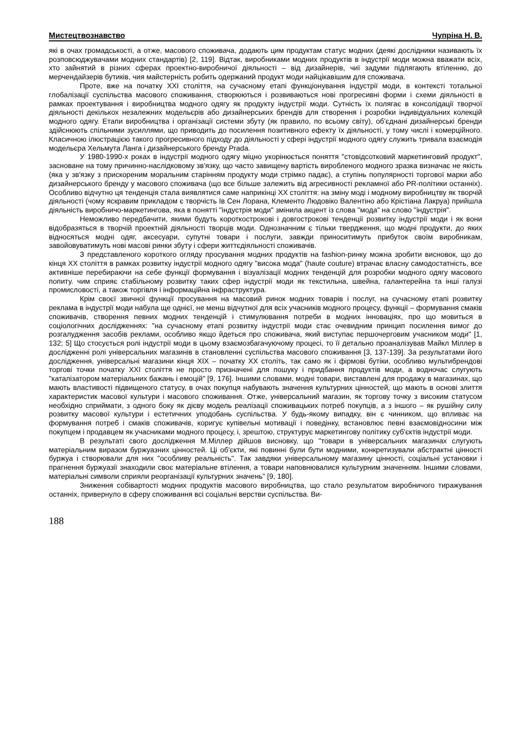Мистецтвознавство Чупріна Н. В.
які в очах громадськості, а отже, масового споживача, додають цим продуктам статус модних (деякі дослідники називають їх розповсюджувачами модних стандартів) [2, 119]. Відтак, виробниками модних продуктів в індустрії моди можна вважати всіх, хто зайнятий в різних сферах проектно-виробничої діяльності – від дизайнерів, чиї задуми підлягають втіленню, до мерчендайзерів бутиків, чия майстерність робить одержаний продукт моди найцікавішим для споживача.
Проте, вже на початку XXI століття, на сучасному етапі функціонування індустрії моди, в контексті тотальної глобалізації суспільства масового споживання, створюються і розвиваються нові прогресивні форми і схеми діяльності в рамках проектування і виробництва модного одягу як продукту індустрії моди. Сутність їх полягає в консолідації творчої діяльності декількох незалежних модельєрів або дизайнерських брендів для створення і розробки індивідуальних колекцій модного одягу. Етапи виробництва і організації системи збуту (як правило, по всьому світу), об'єднані дизайнерські бренди здійснюють спільними зусиллями, що приводить до посилення позитивного ефекту їх діяльності, у тому числі і комерційного. Класичною ілюстрацією такого прогресивного підходу до діяльності у сфері індустрії модного одягу служить тривала взаємодія модельєра Хельмута Ланга і дизайнерського бренду Prada.
У 1980-1990-х роках в індустрії модного одягу міцно укорінюється поняття "стовідсотковий маркетинговий продукт", засноване на тому причинно-наслідковому зв'язку, що часто завищену вартість виробленого модного зразка визначає не якість (яка у зв'язку з прискореним моральним старінням продукту моди стрімко падає), а ступінь популярності торгової марки або дизайнерського бренду у масового споживача (що все більше залежить від агресивності рекламної або PR-політики останніх). Особливо відчутно ця тенденція стала виявлятися саме наприкінці XX століття: на зміну моді і модному виробництву як творчій діяльності (чому яскравим прикладом є творчість Ів Сен Лорана, Клементо Людовіко Валентіно або Крістіана Лакруа) прийшла діяльність виробничо-маркетингова, яка в понятті "індустрія моди" змінила акцент із слова "мода" на слово "індустрія".
Неможливо передбачити, якими будуть короткострокові і довгострокові тенденції розвитку індустрії моди і як вони відобразяться в творчій проектній діяльності творців моди. Однозначним є тільки твердження, що модні продукти, до яких відносяться модні одяг, аксесуари, супутні товари і послуги, завжди приноситимуть прибуток своїм виробникам, завойовуватимуть нові масові ринки збуту і сфери життєдіяльності споживачів.
З представленого короткого огляду просування модних продуктів на fashion-ринку можна зробити висновок, що до кінця XX століття в рамках розвитку індустрії модного одягу "висока мода" (haute couture) втрачає власну самодостатність, все активніше перебираючи на себе функції формування і візуалізації модних тенденцій для розробки модного одягу масового попиту. чим сприяє стабільному розвитку таких сфер індустрії моди як текстильна, швейна, галантерейна та інші галузі промисловості, а також торгівля і інформаційна інфраструктура.
Крім своєї звичної функції просування на масовий ринок модних товарів і послуг, на сучасному етапі розвитку реклама в індустрії моди набула ще однієї, не менш відчутної для всіх учасників модного процесу, функції – формування смаків споживачів, створення певних модних тенденцій і стимулювання потреби в модних інноваціях, про що мовиться в соціологічних дослідженнях: "на сучасному етапі розвитку індустрії моди стає очевидним принцип посилення вимог до розгалудження засобів реклами, особливо якщо йдеться про споживача, який виступає першочерговим учасником моди" [1, 132; 5] Що стосується ролі індустрії моди в цьому взаємозбагачуючому процесі, то її детально проаналізував Майкл Міллер в дослідженні ролі універсальних магазинів в становленні суспільства масового споживання [3, 137-139]. За результатами його дослідження, універсальні магазини кінця XIX – початку XX століть, так само як і фірмові бутіки, особливо мультибрендові торгові точки початку XXI століття не просто призначені для пошуку і придбання продуктів моди, а водночас слугують "каталізатором матеріальних бажань і емоцій" [9, 176]. Іншими словами, модні товари, виставлені для продажу в магазинах, що мають властивості підвищеного статусу, в очах покупця набувають значення культурних цінностей, що мають в основі злиття характеристик масової культури і масового споживання. Отже, універсальний магазин, як торгову точку з високим статусом необхідно сприймати, з одного боку як дієву модель реалізації споживацьких потреб покупців, а з іншого – як рушійну силу розвитку масової культури і естетичних уподобань суспільства. У будь-якому випадку, він є чинником, що впливає на формування потреб і смаків споживачів, коригує купівельні мотивації і поведінку, встановлює певні взаємовідносини між покупцем і продавцем як учасниками модного процесу, і, зрештою, структурує маркетингову політику суб'єктів індустрії моди.
В результаті свого дослідження М.Міллер дійшов висновку, що "товари в універсальних магазинах слугують матеріальним виразом буржуазних цінностей. Ці об'єкти, які повинні були бути модними, конкретизували абстрактні цінності буржуа і створювали для них "особливу реальність". Так завдяки універсальному магазину цінності, соціальні установки і прагнення буржуазії знаходили своє матеріальне втілення, а товари наповнювалися культурним значенням. Іншими словами, матеріальні символи сприяли реорганізації культурних значень" [9, 180].
Зниження собівартості модних продуктів масового виробництва, що стало результатом виробничого тиражування останніх, привернуло в сферу споживання всі соціальні верстви суспільства. Ви-
188